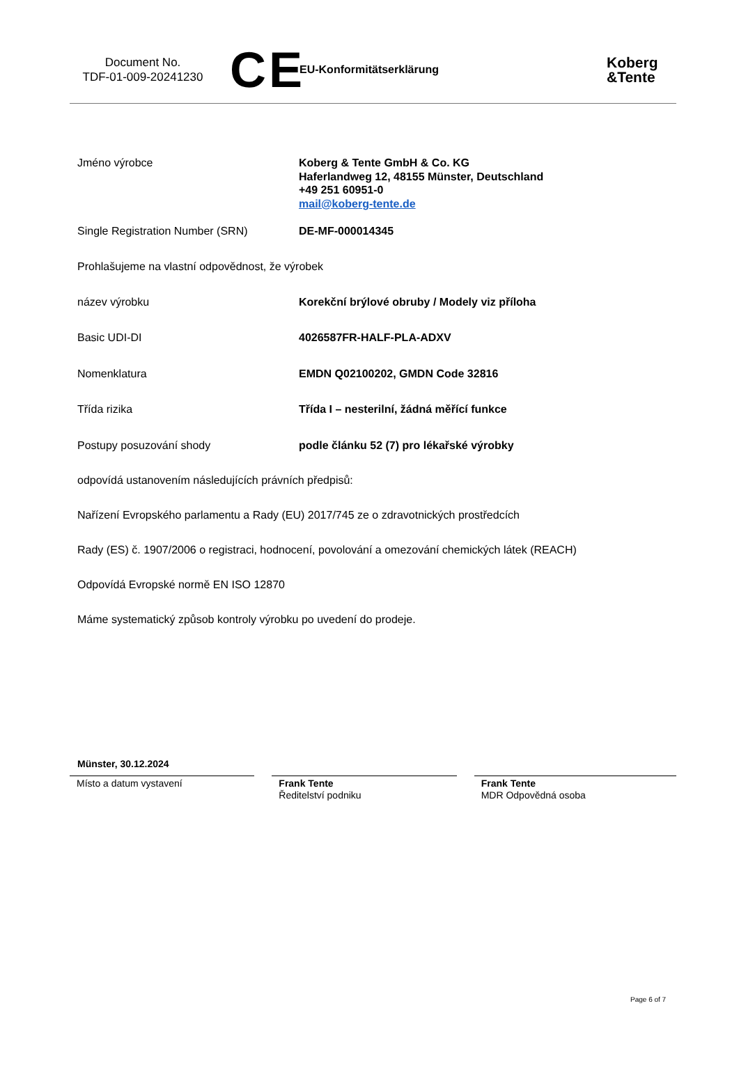Document No.
TDF-01-009-20241230
CE
EU-Konformitätserklärung
Koberg
&Tente
Jméno výrobce Koberg & Tente GmbH & Co. KG
Haferlandweg 12, 48155 Münster, Deutschland
+49 251 60951-0
mail@koberg-tente.de
Single Registration Number (SRN) DE-MF-000014345
Prohlašujeme na vlastní odpovědnost, že výrobek
název výrobku Korekční brýlové obruby / Modely viz příloha
Basic UDI-DI 4026587FR-HALF-PLA-ADXV
Nomenklatura EMDN Q02100202, GMDN Code 32816
Třída rizika Třída I – nesterilní, žádná měřící funkce
Postupy posuzování shody podle článku 52 (7) pro lékařské výrobky
odpovídá ustanovením následujících právních předpisů:
Nařízení Evropského parlamentu a Rady (EU) 2017/745 ze o zdravotnických prostředcích
Rady (ES) č. 1907/2006 o registraci, hodnocení, povolování a omezování chemických látek (REACH)
Odpovídá Evropské normě EN ISO 12870
Máme systematický způsob kontroly výrobku po uvedení do prodeje.
Münster, 30.12.2024
Místo a datum vystavení
Frank Tente
Ředitelství podniku
Frank Tente
MDR Odpovědná osoba
Page 6 of 7